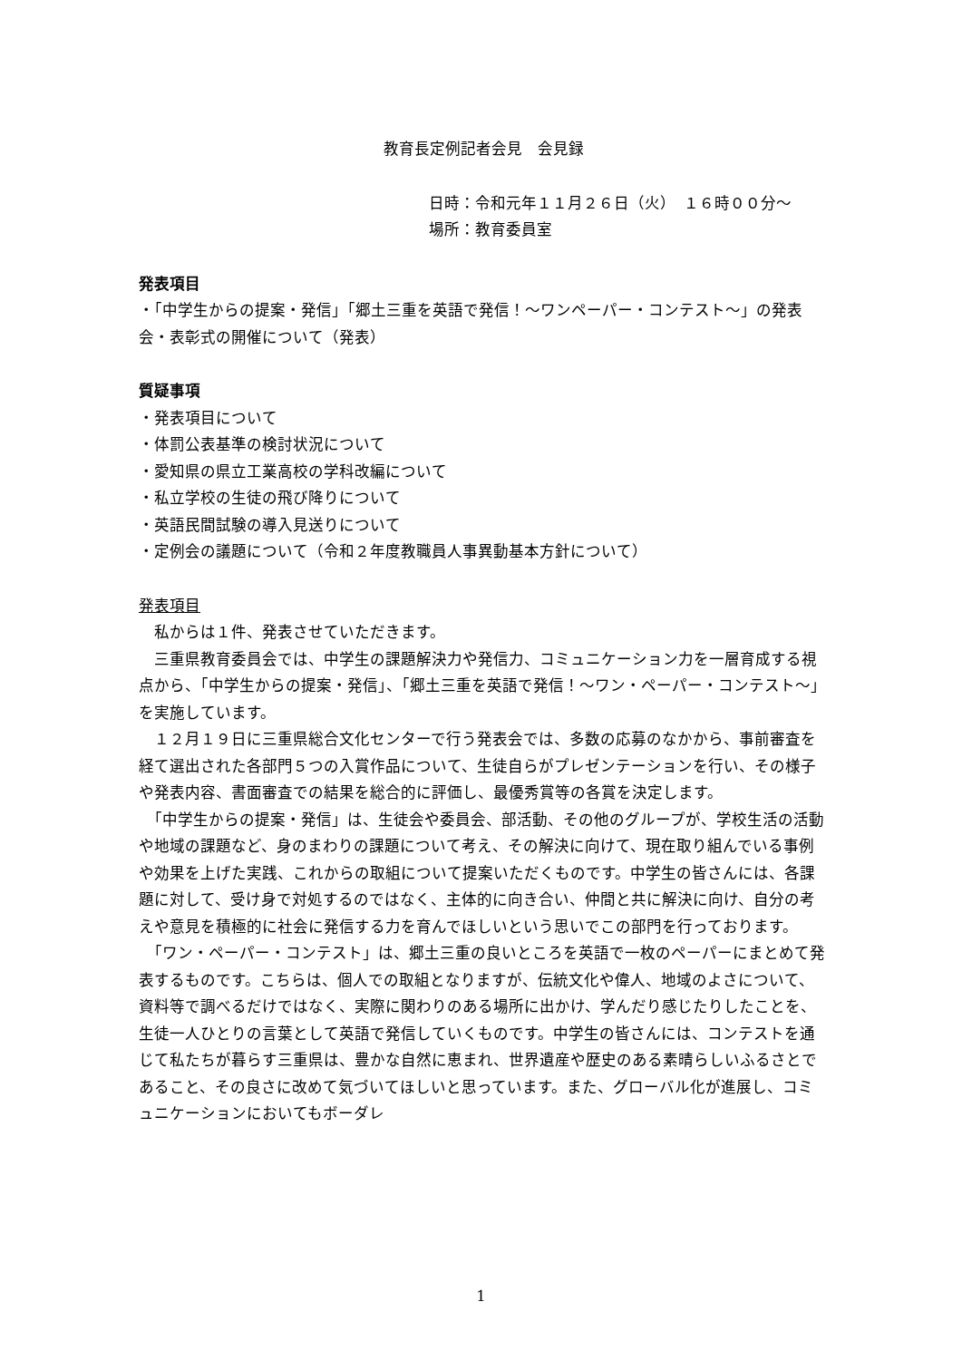教育長定例記者会見　会見録
日時：令和元年１１月２６日（火）　１６時００分～
場所：教育委員室
発表項目
・「中学生からの提案・発信」「郷土三重を英語で発信！～ワンペーパー・コンテスト～」の発表会・表彰式の開催について（発表）
質疑事項
・発表項目について
・体罰公表基準の検討状況について
・愛知県の県立工業高校の学科改編について
・私立学校の生徒の飛び降りについて
・英語民間試験の導入見送りについて
・定例会の議題について（令和２年度教職員人事異動基本方針について）
発表項目
　私からは１件、発表させていただきます。
　三重県教育委員会では、中学生の課題解決力や発信力、コミュニケーション力を一層育成する視点から、「中学生からの提案・発信」、「郷土三重を英語で発信！～ワン・ペーパー・コンテスト～」を実施しています。
　１２月１９日に三重県総合文化センターで行う発表会では、多数の応募のなかから、事前審査を経て選出された各部門５つの入賞作品について、生徒自らがプレゼンテーションを行い、その様子や発表内容、書面審査での結果を総合的に評価し、最優秀賞等の各賞を決定します。
　「中学生からの提案・発信」は、生徒会や委員会、部活動、その他のグループが、学校生活の活動や地域の課題など、身のまわりの課題について考え、その解決に向けて、現在取り組んでいる事例や効果を上げた実践、これからの取組について提案いただくものです。中学生の皆さんには、各課題に対して、受け身で対処するのではなく、主体的に向き合い、仲間と共に解決に向け、自分の考えや意見を積極的に社会に発信する力を育んでほしいという思いでこの部門を行っております。
　「ワン・ペーパー・コンテスト」は、郷土三重の良いところを英語で一枚のペーパーにまとめて発表するものです。こちらは、個人での取組となりますが、伝統文化や偉人、地域のよさについて、資料等で調べるだけではなく、実際に関わりのある場所に出かけ、学んだり感じたりしたことを、生徒一人ひとりの言葉として英語で発信していくものです。中学生の皆さんには、コンテストを通じて私たちが暮らす三重県は、豊かな自然に恵まれ、世界遺産や歴史のある素晴らしいふるさとであること、その良さに改めて気づいてほしいと思っています。また、グローバル化が進展し、コミュニケーションにおいてもボーダレ
1